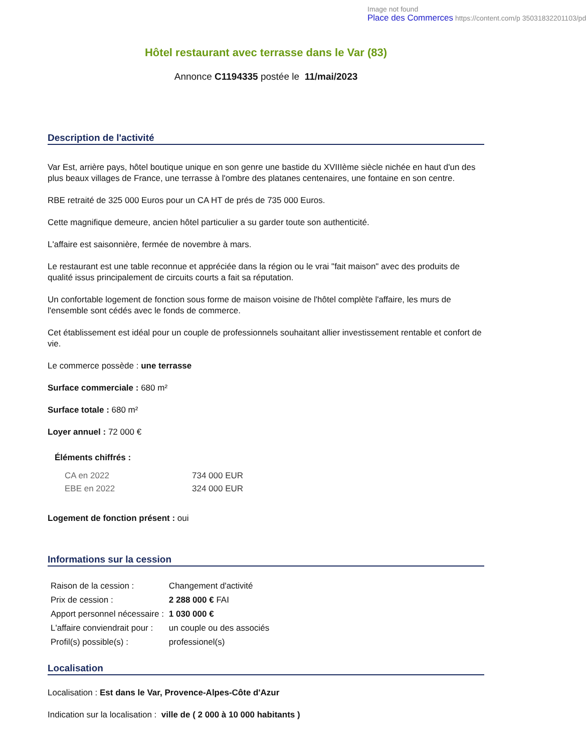Image not found
Place des Commerces https://content.com/p 35031832201103/pd
Hôtel restaurant avec terrasse dans le Var (83)
Annonce C1194335 postée le 11/mai/2023
Description de l'activité
Var Est, arrière pays, hôtel boutique unique en son genre une bastide du XVIIIème siècle nichée en haut d'un des plus beaux villages de France, une terrasse à l'ombre des platanes centenaires, une fontaine en son centre.
RBE retraité de 325 000 Euros pour un CA HT de prés de 735 000 Euros.
Cette magnifique demeure, ancien hôtel particulier a su garder toute son authenticité.
L'affaire est saisonnière, fermée de novembre à mars.
Le restaurant est une table reconnue et appréciée dans la région ou le vrai "fait maison" avec des produits de qualité issus principalement de circuits courts a fait sa réputation.
Un confortable logement de fonction sous forme de maison voisine de l'hôtel complète l'affaire, les murs de l'ensemble sont cédés avec le fonds de commerce.
Cet établissement est idéal pour un couple de professionnels souhaitant allier investissement rentable et confort de vie.
Le commerce possède : une terrasse
Surface commerciale : 680 m²
Surface totale : 680 m²
Loyer annuel : 72 000 €
Éléments chiffrés :
| CA en 2022 | 734 000 EUR |
| EBE en 2022 | 324 000 EUR |
Logement de fonction présent : oui
Informations sur la cession
| Raison de la cession : | Changement d'activité |
| Prix de cession : | 2 288 000 € FAI |
| Apport personnel nécessaire : | 1 030 000 € |
| L'affaire conviendrait pour : | un couple ou des associés |
| Profil(s) possible(s) : | professionel(s) |
Localisation
Localisation : Est dans le Var, Provence-Alpes-Côte d'Azur
Indication sur la localisation : ville de ( 2 000 à 10 000 habitants )